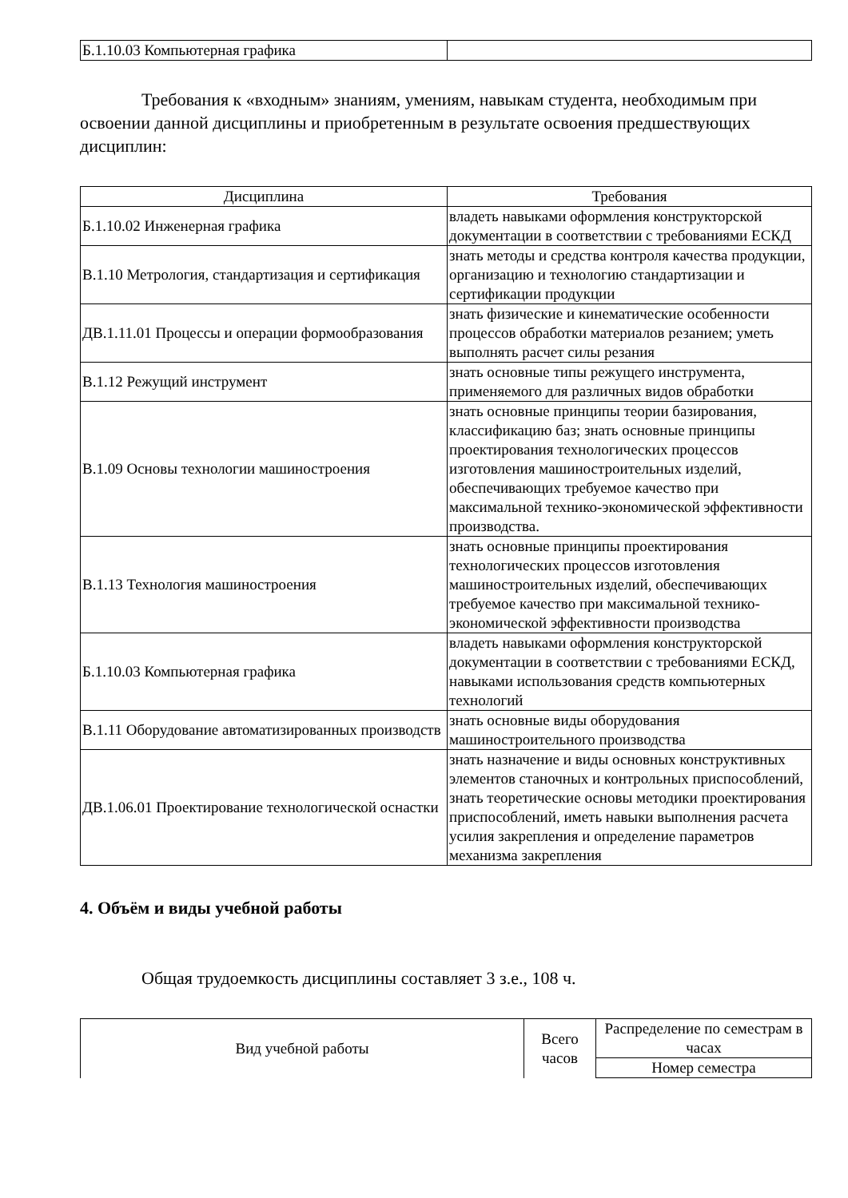| Б.1.10.03 Компьютерная графика | |
Требования к «входным» знаниям, умениям, навыкам студента, необходимым при освоении данной дисциплины и приобретенным в результате освоения предшествующих дисциплин:
| Дисциплина | Требования |
| --- | --- |
| Б.1.10.02 Инженерная графика | владеть навыками оформления конструкторской документации в соответствии с требованиями ЕСКД |
| В.1.10 Метрология, стандартизация и сертификация | знать методы и средства контроля качества продукции, организацию и технологию стандартизации и сертификации продукции |
| ДВ.1.11.01 Процессы и операции формообразования | знать физические и кинематические особенности процессов обработки материалов резанием; уметь выполнять расчет силы резания |
| В.1.12 Режущий инструмент | знать основные типы режущего инструмента, применяемого для различных видов обработки |
| В.1.09 Основы технологии машиностроения | знать основные принципы теории базирования, классификацию баз; знать основные принципы проектирования технологических процессов изготовления машиностроительных изделий, обеспечивающих требуемое качество при максимальной технико-экономической эффективности производства. |
| В.1.13 Технология машиностроения | знать основные принципы проектирования технологических процессов изготовления машиностроительных изделий, обеспечивающих требуемое качество при максимальной технико-экономической эффективности производства |
| Б.1.10.03 Компьютерная графика | владеть навыками оформления конструкторской документации в соответствии с требованиями ЕСКД, навыками использования средств компьютерных технологий |
| В.1.11 Оборудование автоматизированных производств | знать основные виды оборудования машиностроительного производства |
| ДВ.1.06.01 Проектирование технологической оснастки | знать назначение и виды основных конструктивных элементов станочных и контрольных приспособлений, знать теоретические основы методики проектирования приспособлений, иметь навыки выполнения расчета усилия закрепления и определение параметров механизма закрепления |
4. Объём и виды учебной работы
Общая трудоемкость дисциплины составляет 3 з.е., 108 ч.
| Вид учебной работы | Всего часов | Распределение по семестрам в часах |
| --- | --- | --- |
| | | Номер семестра |